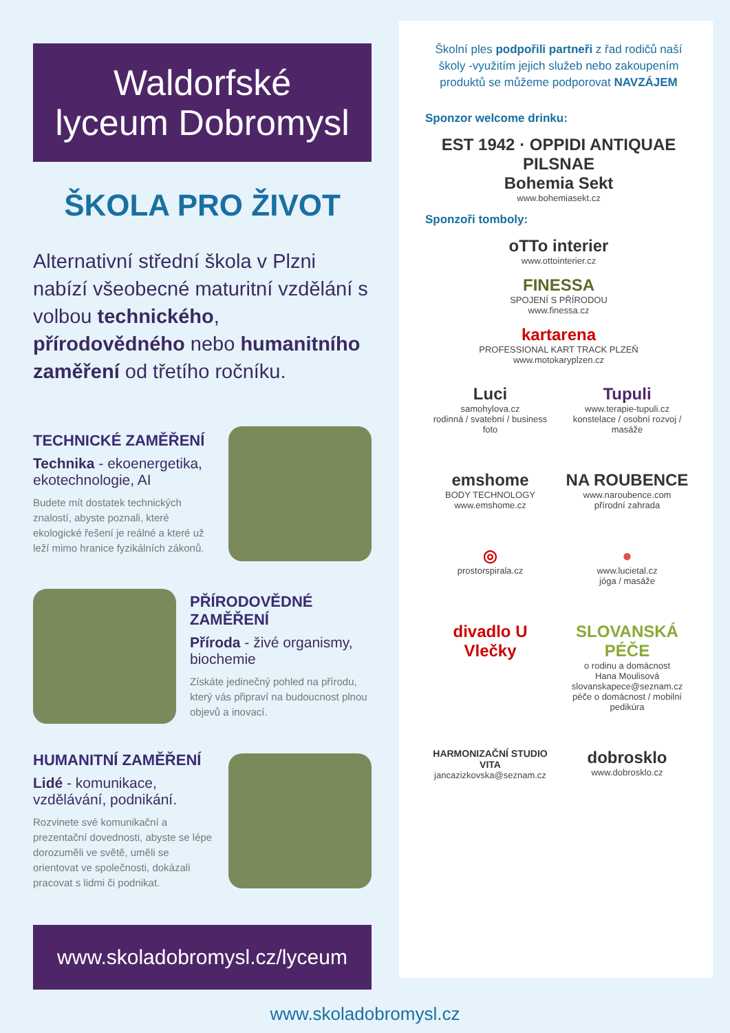Waldorfské
lyceum Dobromysl
ŠKOLA PRO ŽIVOT
Alternativní střední škola v Plzni nabízí všeobecné maturitní vzdělání s volbou technického, přírodovědného nebo humanitního zaměření od třetího ročníku.
TECHNICKÉ ZAMĚŘENÍ
Technika - ekoenergetika, ekotechnologie, AI
Budete mít dostatek technických znalostí, abyste poznali, které ekologické řešení je reálné a které už leží mimo hranice fyzikálních zákonů.
PŘÍRODOVĚDNÉ ZAMĚŘENÍ
Příroda - živé organismy, biochemie
Získáte jedinečný pohled na přírodu, který vás připraví na budoucnost plnou objevů a inovací.
HUMANITNÍ ZAMĚŘENÍ
Lidé - komunikace, vzdělávání, podnikání.
Rozvinete své komunikační a prezentační dovednosti, abyste se lépe dorozuměli ve světě, uměli se orientovat ve společnosti, dokázali pracovat s lidmi či podnikat.
www.skoladobromysl.cz/lyceum
Školní ples podpořili partneři z řad rodičů naší školy -využitím jejich služeb nebo zakoupením produktů se můžeme podporovat NAVZÁJEM
Sponzor welcome drinku:
EST 1942 · OPPIDI ANTIQUAE PILSNAE
Bohemia Sekt
www.bohemiasekt.cz
Sponzoři tomboly:
oTTo interier
www.ottointerier.cz
FINESSA
SPOJENÍ S PŘÍRODOU
www.finessa.cz
kartarena
PROFESSIONAL KART TRACK PLZEŇ
www.motokaryplzen.cz
Luci
samohylova.cz
rodinná / svatební / business foto
Tupuli
www.terapie-tupuli.cz
konstelace / osobní rozvoj / masáže
emshome
BODY TECHNOLOGY
www.emshome.cz
NA ROUBENCE
www.naroubence.com
přírodní zahrada
◎
prostorspirala.cz
●
www.lucietal.cz
jóga / masáže
divadlo U Vlečky
SLOVANSKÁ PÉČE
o rodinu a domácnost
Hana Moulisová
slovanskapece@seznam.cz
péče o domácnost / mobilní pedikúra
HARMONIZAČNÍ STUDIO VITA
jancazizkovska@seznam.cz
dobrosklo
www.dobrosklo.cz
www.skoladobromysl.cz